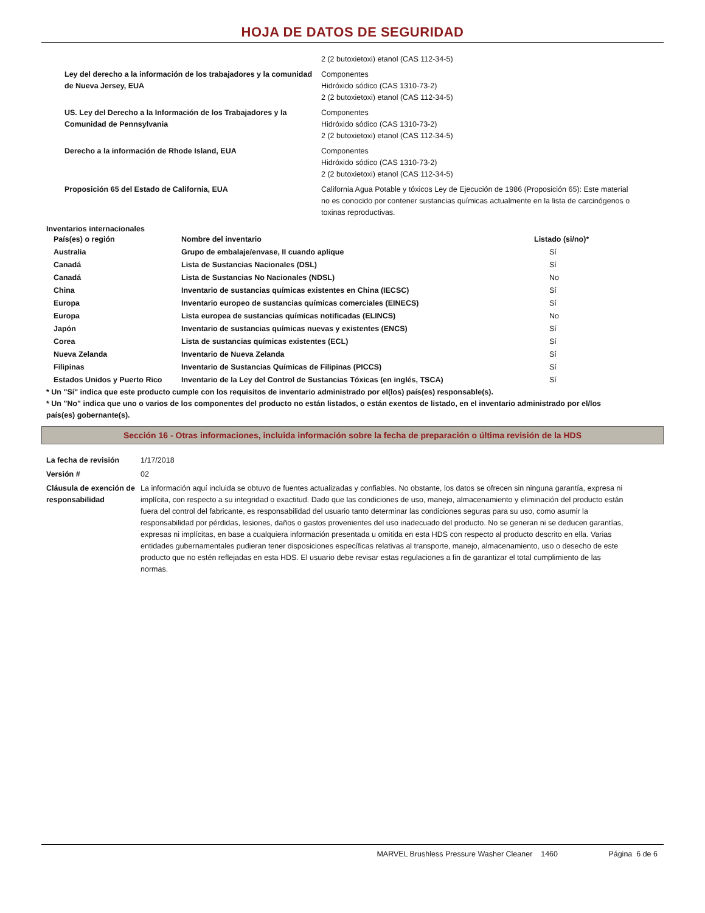HOJA DE DATOS DE SEGURIDAD
| | 2 (2 butoxietoxi) etanol (CAS 112-34-5) |
| Ley del derecho a la información de los trabajadores y la comunidad de Nueva Jersey, EUA | Componentes Hidróxido sódico (CAS 1310-73-2) 2 (2 butoxietoxi) etanol (CAS 112-34-5) |
| US. Ley del Derecho a la Información de los Trabajadores y la Comunidad de Pennsylvania | Componentes Hidróxido sódico (CAS 1310-73-2) 2 (2 butoxietoxi) etanol (CAS 112-34-5) |
| Derecho a la información de Rhode Island, EUA | Componentes Hidróxido sódico (CAS 1310-73-2) 2 (2 butoxietoxi) etanol (CAS 112-34-5) |
| Proposición 65 del Estado de California, EUA | California Agua Potable y tóxicos Ley de Ejecución de 1986 (Proposición 65): Este material no es conocido por contener sustancias químicas actualmente en la lista de carcinógenos o toxinas reproductivas. |
Inventarios internacionales
| País(es) o región | Nombre del inventario | Listado (si/no)* |
| --- | --- | --- |
| Australia | Grupo de embalaje/envase, II cuando aplique | Sí |
| Canadá | Lista de Sustancias Nacionales (DSL) | Sí |
| Canadá | Lista de Sustancias No Nacionales (NDSL) | No |
| China | Inventario de sustancias químicas existentes en China (IECSC) | Sí |
| Europa | Inventario europeo de sustancias químicas comerciales (EINECS) | Sí |
| Europa | Lista europea de sustancias químicas notificadas (ELINCS) | No |
| Japón | Inventario de sustancias químicas nuevas y existentes (ENCS) | Sí |
| Corea | Lista de sustancias químicas existentes (ECL) | Sí |
| Nueva Zelanda | Inventario de Nueva Zelanda | Sí |
| Filipinas | Inventario de Sustancias Químicas de Filipinas (PICCS) | Sí |
| Estados Unidos y Puerto Rico | Inventario de la Ley del Control de Sustancias Tóxicas (en inglés, TSCA) | Sí |
* Un "Sí" indica que este producto cumple con los requisitos de inventario administrado por el(los) país(es) responsable(s).
* Un "No" indica que uno o varios de los componentes del producto no están listados, o están exentos de listado, en el inventario administrado por el/los país(es) gobernante(s).
Sección 16 - Otras informaciones, incluida información sobre la fecha de preparación o última revisión de la HDS
| La fecha de revisión | 1/17/2018 |
| Versión # | 02 |
| Cláusula de exención de responsabilidad | La información aquí incluida se obtuvo de fuentes actualizadas y confiables. No obstante, los datos se ofrecen sin ninguna garantía, expresa ni implícita, con respecto a su integridad o exactitud. Dado que las condiciones de uso, manejo, almacenamiento y eliminación del producto están fuera del control del fabricante, es responsabilidad del usuario tanto determinar las condiciones seguras para su uso, como asumir la responsabilidad por pérdidas, lesiones, daños o gastos provenientes del uso inadecuado del producto. No se generan ni se deducen garantías, expresas ni implícitas, en base a cualquiera información presentada u omitida en esta HDS con respecto al producto descrito en ella. Varias entidades gubernamentales pudieran tener disposiciones específicas relativas al transporte, manejo, almacenamiento, uso o desecho de este producto que no estén reflejadas en esta HDS. El usuario debe revisar estas regulaciones a fin de garantizar el total cumplimiento de las normas. |
MARVEL Brushless Pressure Washer Cleaner 1460 Página 6 de 6